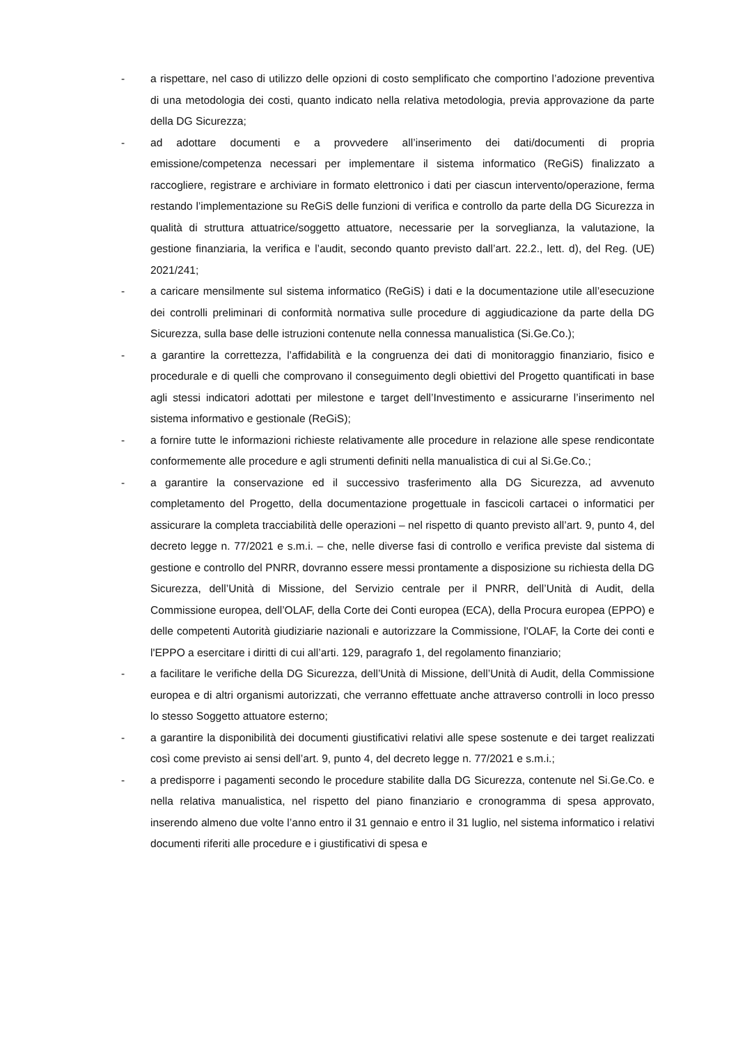- a rispettare, nel caso di utilizzo delle opzioni di costo semplificato che comportino l’adozione preventiva di una metodologia dei costi, quanto indicato nella relativa metodologia, previa approvazione da parte della DG Sicurezza;
- ad adottare documenti e a provvedere all’inserimento dei dati/documenti di propria emissione/competenza necessari per implementare il sistema informatico (ReGiS) finalizzato a raccogliere, registrare e archiviare in formato elettronico i dati per ciascun intervento/operazione, ferma restando l’implementazione su ReGiS delle funzioni di verifica e controllo da parte della DG Sicurezza in qualità di struttura attuatrice/soggetto attuatore, necessarie per la sorveglianza, la valutazione, la gestione finanziaria, la verifica e l’audit, secondo quanto previsto dall’art. 22.2., lett. d), del Reg. (UE) 2021/241;
- a caricare mensilmente sul sistema informatico (ReGiS) i dati e la documentazione utile all’esecuzione dei controlli preliminari di conformità normativa sulle procedure di aggiudicazione da parte della DG Sicurezza, sulla base delle istruzioni contenute nella connessa manualistica (Si.Ge.Co.);
- a garantire la correttezza, l’affidabilità e la congruenza dei dati di monitoraggio finanziario, fisico e procedurale e di quelli che comprovano il conseguimento degli obiettivi del Progetto quantificati in base agli stessi indicatori adottati per milestone e target dell’Investimento e assicurarne l’inserimento nel sistema informativo e gestionale (ReGiS);
- a fornire tutte le informazioni richieste relativamente alle procedure in relazione alle spese rendicontate conformemente alle procedure e agli strumenti definiti nella manualistica di cui al Si.Ge.Co.;
- a garantire la conservazione ed il successivo trasferimento alla DG Sicurezza, ad avvenuto completamento del Progetto, della documentazione progettuale in fascicoli cartacei o informatici per assicurare la completa tracciabilità delle operazioni – nel rispetto di quanto previsto all’art. 9, punto 4, del decreto legge n. 77/2021 e s.m.i. – che, nelle diverse fasi di controllo e verifica previste dal sistema di gestione e controllo del PNRR, dovranno essere messi prontamente a disposizione su richiesta della DG Sicurezza, dell’Unità di Missione, del Servizio centrale per il PNRR, dell’Unità di Audit, della Commissione europea, dell’OLAF, della Corte dei Conti europea (ECA), della Procura europea (EPPO) e delle competenti Autorità giudiziarie nazionali e autorizzare la Commissione, l'OLAF, la Corte dei conti e l'EPPO a esercitare i diritti di cui all’arti. 129, paragrafo 1, del regolamento finanziario;
- a facilitare le verifiche della DG Sicurezza, dell’Unità di Missione, dell’Unità di Audit, della Commissione europea e di altri organismi autorizzati, che verranno effettuate anche attraverso controlli in loco presso lo stesso Soggetto attuatore esterno;
- a garantire la disponibilità dei documenti giustificativi relativi alle spese sostenute e dei target realizzati così come previsto ai sensi dell’art. 9, punto 4, del decreto legge n. 77/2021 e s.m.i.;
- a predisporre i pagamenti secondo le procedure stabilite dalla DG Sicurezza, contenute nel Si.Ge.Co. e nella relativa manualistica, nel rispetto del piano finanziario e cronogramma di spesa approvato, inserendo almeno due volte l’anno entro il 31 gennaio e entro il 31 luglio, nel sistema informatico i relativi documenti riferiti alle procedure e i giustificativi di spesa e